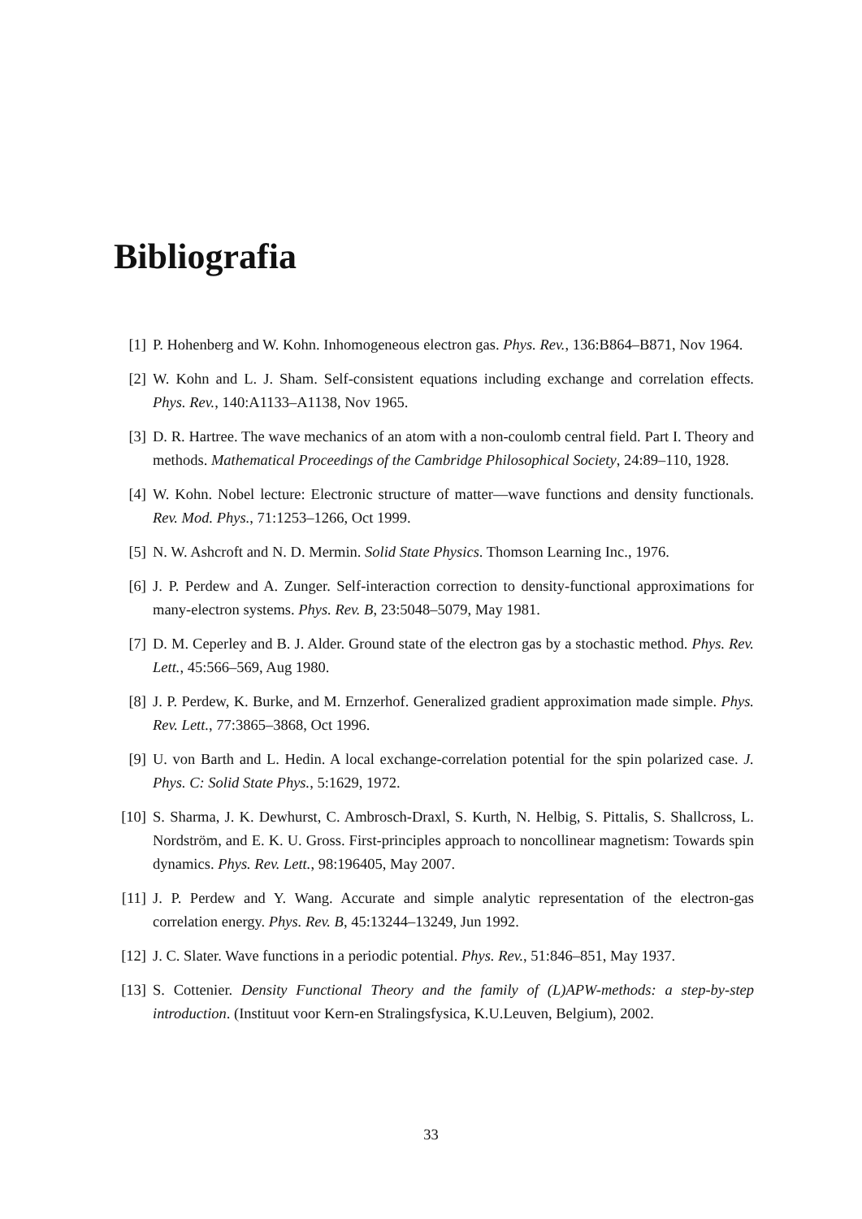Bibliografia
[1] P. Hohenberg and W. Kohn. Inhomogeneous electron gas. Phys. Rev., 136:B864–B871, Nov 1964.
[2] W. Kohn and L. J. Sham. Self-consistent equations including exchange and correlation effects. Phys. Rev., 140:A1133–A1138, Nov 1965.
[3] D. R. Hartree. The wave mechanics of an atom with a non-coulomb central field. Part I. Theory and methods. Mathematical Proceedings of the Cambridge Philosophical Society, 24:89–110, 1928.
[4] W. Kohn. Nobel lecture: Electronic structure of matter—wave functions and density functionals. Rev. Mod. Phys., 71:1253–1266, Oct 1999.
[5] N. W. Ashcroft and N. D. Mermin. Solid State Physics. Thomson Learning Inc., 1976.
[6] J. P. Perdew and A. Zunger. Self-interaction correction to density-functional approximations for many-electron systems. Phys. Rev. B, 23:5048–5079, May 1981.
[7] D. M. Ceperley and B. J. Alder. Ground state of the electron gas by a stochastic method. Phys. Rev. Lett., 45:566–569, Aug 1980.
[8] J. P. Perdew, K. Burke, and M. Ernzerhof. Generalized gradient approximation made simple. Phys. Rev. Lett., 77:3865–3868, Oct 1996.
[9] U. von Barth and L. Hedin. A local exchange-correlation potential for the spin polarized case. J. Phys. C: Solid State Phys., 5:1629, 1972.
[10] S. Sharma, J. K. Dewhurst, C. Ambrosch-Draxl, S. Kurth, N. Helbig, S. Pittalis, S. Shallcross, L. Nordström, and E. K. U. Gross. First-principles approach to noncollinear magnetism: Towards spin dynamics. Phys. Rev. Lett., 98:196405, May 2007.
[11] J. P. Perdew and Y. Wang. Accurate and simple analytic representation of the electron-gas correlation energy. Phys. Rev. B, 45:13244–13249, Jun 1992.
[12] J. C. Slater. Wave functions in a periodic potential. Phys. Rev., 51:846–851, May 1937.
[13] S. Cottenier. Density Functional Theory and the family of (L)APW-methods: a step-by-step introduction. (Instituut voor Kern-en Stralingsfysica, K.U.Leuven, Belgium), 2002.
33